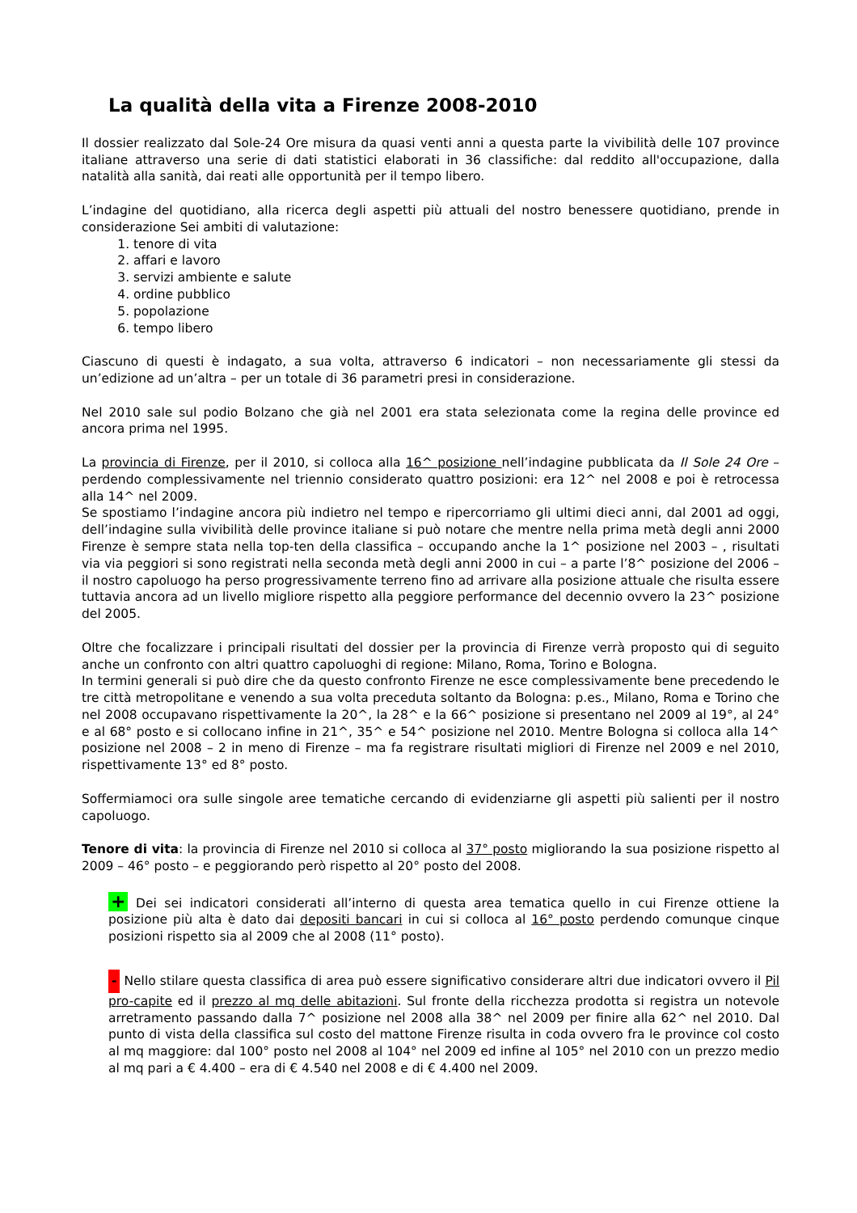La qualità della vita a Firenze 2008-2010
Il dossier realizzato dal Sole-24 Ore misura da quasi venti anni a questa parte la vivibilità delle 107 province italiane attraverso una serie di dati statistici elaborati in 36 classifiche: dal reddito all'occupazione, dalla natalità alla sanità, dai reati alle opportunità per il tempo libero.
L’indagine del quotidiano, alla ricerca degli aspetti più attuali del nostro benessere quotidiano, prende in considerazione Sei ambiti di valutazione:
1. tenore di vita
2. affari e lavoro
3. servizi ambiente e salute
4. ordine pubblico
5. popolazione
6. tempo libero
Ciascuno di questi è indagato, a sua volta, attraverso 6 indicatori – non necessariamente gli stessi da un’edizione ad un’altra – per un totale di 36 parametri presi in considerazione.
Nel 2010 sale sul podio Bolzano che già nel 2001 era stata selezionata come la regina delle province ed ancora prima nel 1995.
La provincia di Firenze, per il 2010, si colloca alla 16^ posizione nell’indagine pubblicata da Il Sole 24 Ore – perdendo complessivamente nel triennio considerato quattro posizioni: era 12^ nel 2008 e poi è retrocessa alla 14^ nel 2009.
Se spostiamo l’indagine ancora più indietro nel tempo e ripercorriamo gli ultimi dieci anni, dal 2001 ad oggi, dell’indagine sulla vivibilità delle province italiane si può notare che mentre nella prima metà degli anni 2000 Firenze è sempre stata nella top-ten della classifica – occupando anche la 1^ posizione nel 2003 – , risultati via via peggiori si sono registrati nella seconda metà degli anni 2000 in cui – a parte l’8^ posizione del 2006 – il nostro capoluogo ha perso progressivamente terreno fino ad arrivare alla posizione attuale che risulta essere tuttavia ancora ad un livello migliore rispetto alla peggiore performance del decennio ovvero la 23^ posizione del 2005.
Oltre che focalizzare i principali risultati del dossier per la provincia di Firenze verrà proposto qui di seguito anche un confronto con altri quattro capoluoghi di regione: Milano, Roma, Torino e Bologna.
In termini generali si può dire che da questo confronto Firenze ne esce complessivamente bene precedendo le tre città metropolitane e venendo a sua volta preceduta soltanto da Bologna: p.es., Milano, Roma e Torino che nel 2008 occupavano rispettivamente la 20^, la 28^ e la 66^ posizione si presentano nel 2009 al 19°, al 24° e al 68° posto e si collocano infine in 21^, 35^ e 54^ posizione nel 2010. Mentre Bologna si colloca alla 14^ posizione nel 2008 – 2 in meno di Firenze – ma fa registrare risultati migliori di Firenze nel 2009 e nel 2010, rispettivamente 13° ed 8° posto.
Soffermiamoci ora sulle singole aree tematiche cercando di evidenziarne gli aspetti più salienti per il nostro capoluogo.
Tenore di vita: la provincia di Firenze nel 2010 si colloca al 37° posto migliorando la sua posizione rispetto al 2009 – 46° posto – e peggiorando però rispetto al 20° posto del 2008.
+ Dei sei indicatori considerati all’interno di questa area tematica quello in cui Firenze ottiene la posizione più alta è dato dai depositi bancari in cui si colloca al 16° posto perdendo comunque cinque posizioni rispetto sia al 2009 che al 2008 (11° posto).
- Nello stilare questa classifica di area può essere significativo considerare altri due indicatori ovvero il Pil pro-capite ed il prezzo al mq delle abitazioni. Sul fronte della ricchezza prodotta si registra un notevole arretramento passando dalla 7^ posizione nel 2008 alla 38^ nel 2009 per finire alla 62^ nel 2010. Dal punto di vista della classifica sul costo del mattone Firenze risulta in coda ovvero fra le province col costo al mq maggiore: dal 100° posto nel 2008 al 104° nel 2009 ed infine al 105° nel 2010 con un prezzo medio al mq pari a € 4.400 – era di € 4.540 nel 2008 e di € 4.400 nel 2009.